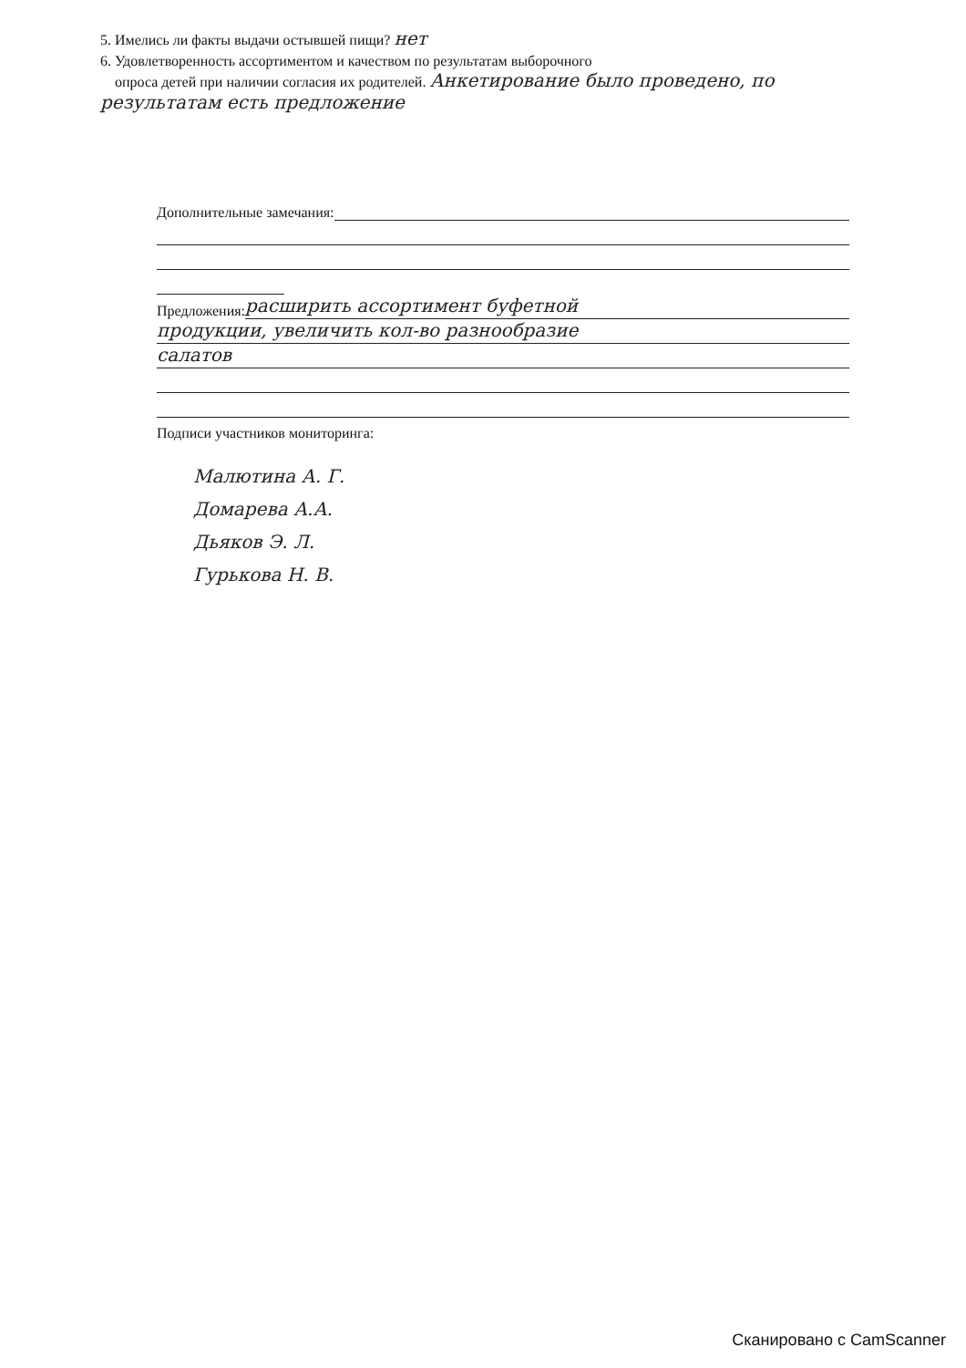5. Имелись ли факты выдачи остывшей пищи? нет
6. Удовлетворенность ассортиментом и качеством по результатам выборочного
опроса детей при наличии согласия их родителей. Анкетирование было проведено, по результатам есть предложение
Дополнительные замечания:
Предложения:
расширить ассортимент буфетной
продукции, увеличить кол-во разнообразие
салатов
Подписи участников мониторинга:
Малютина А. Г.
Домарева А.А.
Дьяков Э. Л.
Гурькова Н. В.
Сканировано с CamScanner